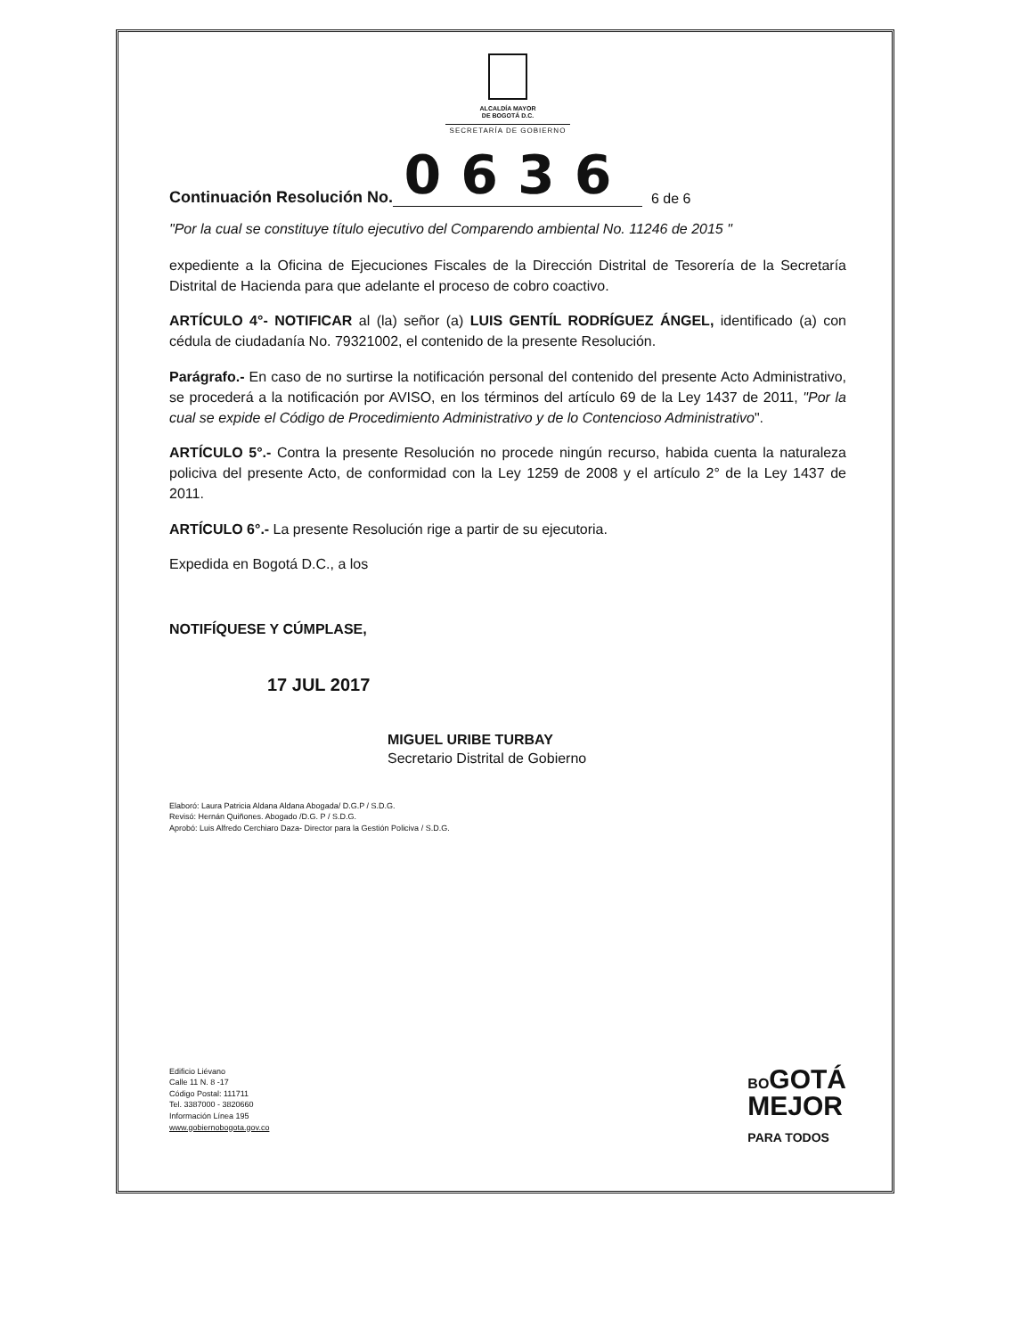ALCALDÍA MAYOR
DE BOGOTÁ D.C.
SECRETARÍA DE GOBIERNO
Continuación Resolución No. 0636 6 de 6
"Por la cual se constituye título ejecutivo del Comparendo ambiental No. 11246 de 2015 "
expediente a la Oficina de Ejecuciones Fiscales de la Dirección Distrital de Tesorería de la Secretaría Distrital de Hacienda para que adelante el proceso de cobro coactivo.
ARTÍCULO 4°- NOTIFICAR al (la) señor (a) LUIS GENTÍL RODRÍGUEZ ÁNGEL, identificado (a) con cédula de ciudadanía No. 79321002, el contenido de la presente Resolución.
Parágrafo.- En caso de no surtirse la notificación personal del contenido del presente Acto Administrativo, se procederá a la notificación por AVISO, en los términos del artículo 69 de la Ley 1437 de 2011, "Por la cual se expide el Código de Procedimiento Administrativo y de lo Contencioso Administrativo".
ARTÍCULO 5°.- Contra la presente Resolución no procede ningún recurso, habida cuenta la naturaleza policiva del presente Acto, de conformidad con la Ley 1259 de 2008 y el artículo 2° de la Ley 1437 de 2011.
ARTÍCULO 6°.- La presente Resolución rige a partir de su ejecutoria.
Expedida en Bogotá D.C., a los
NOTIFÍQUESE Y CÚMPLASE,
17 JUL 2017
MIGUEL URIBE TURBAY
Secretario Distrital de Gobierno
Elaboró: Laura Patricia Aldana Aldana Abogada/ D.G.P / S.D.G.
Revisó: Hernán Quiñones. Abogado /D.G. P / S.D.G.
Aprobó: Luis Alfredo Cerchiaro Daza- Director para la Gestión Policiva / S.D.G.
Edificio Liévano
Calle 11 N. 8 -17
Código Postal: 111711
Tel. 3387000 - 3820660
Información Línea 195
www.gobiernobogota.gov.co
BOGOTÁ
MEJOR
PARA TODOS